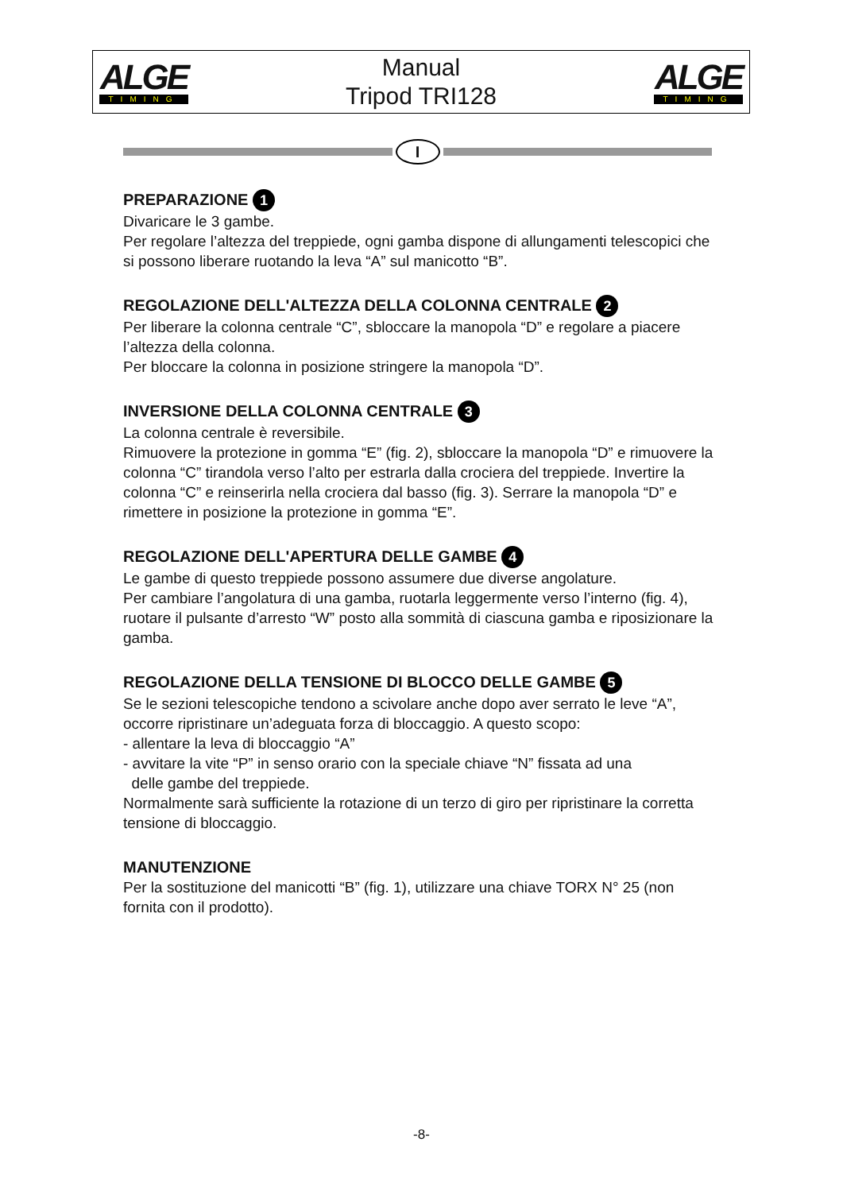ALGE
TIMING
Manual
Tripod TRI128
ALGE
TIMING
I
PREPARAZIONE 1
Divaricare le 3 gambe.
Per regolare l’altezza del treppiede, ogni gamba dispone di allungamenti telescopici che si possono liberare ruotando la leva “A” sul manicotto “B”.
REGOLAZIONE DELL'ALTEZZA DELLA COLONNA CENTRALE 2
Per liberare la colonna centrale “C”, sbloccare la manopola “D” e regolare a piacere l’altezza della colonna.
Per bloccare la colonna in posizione stringere la manopola “D”.
INVERSIONE DELLA COLONNA CENTRALE 3
La colonna centrale è reversibile.
Rimuovere la protezione in gomma “E” (fig. 2), sbloccare la manopola “D” e rimuovere la colonna “C” tirandola verso l’alto per estrarla dalla crociera del treppiede. Invertire la colonna “C” e reinserirla nella crociera dal basso (fig. 3). Serrare la manopola “D” e rimettere in posizione la protezione in gomma “E”.
REGOLAZIONE DELL'APERTURA DELLE GAMBE 4
Le gambe di questo treppiede possono assumere due diverse angolature.
Per cambiare l’angolatura di una gamba, ruotarla leggermente verso l’interno (fig. 4), ruotare il pulsante d’arresto “W” posto alla sommità di ciascuna gamba e riposizionare la gamba.
REGOLAZIONE DELLA TENSIONE DI BLOCCO DELLE GAMBE 5
Se le sezioni telescopiche tendono a scivolare anche dopo aver serrato le leve “A”, occorre ripristinare un’adeguata forza di bloccaggio. A questo scopo:
- allentare la leva di bloccaggio “A”
- avvitare la vite “P” in senso orario con la speciale chiave “N” fissata ad una
delle gambe del treppiede.
Normalmente sarà sufficiente la rotazione di un terzo di giro per ripristinare la corretta tensione di bloccaggio.
MANUTENZIONE
Per la sostituzione del manicotti “B” (fig. 1), utilizzare una chiave TORX N° 25 (non fornita con il prodotto).
-8-